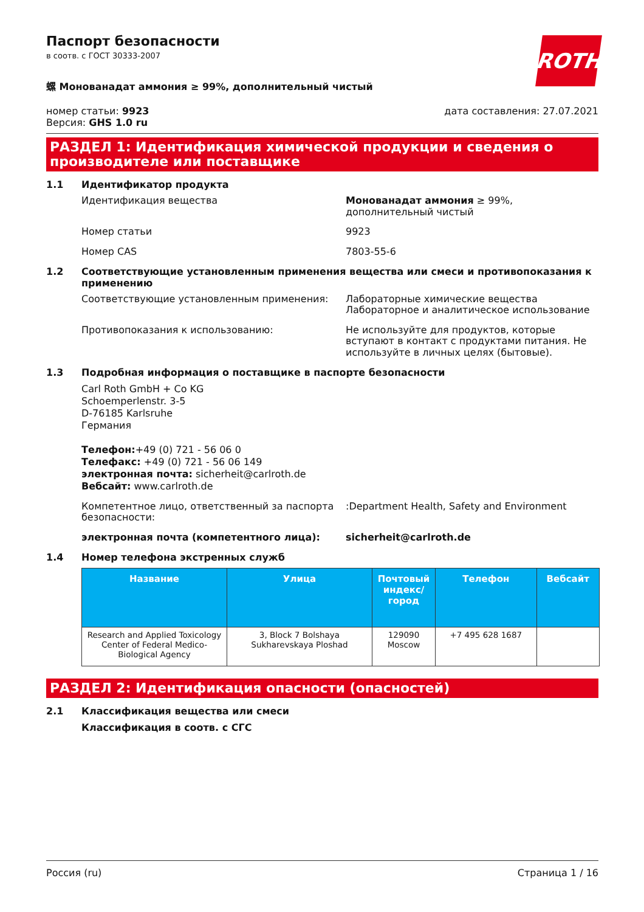Паспорт безопасности
в соотв. с ГОСТ 30333-2007
ROTH
螺 Монованадат аммония ≥ 99%, дополнительный чистый
номер статьи: 9923
Версия: GHS 1.0 ru
дата составления: 27.07.2021
РАЗДЕЛ 1: Идентификация химической продукции и сведения о производителе или поставщике
1.1 Идентификатор продукта
Идентификация вещества Монованадат аммония ≥ 99%, дополнительный чистый
Номер статьи 9923
Номер CAS 7803-55-6
1.2 Соответствующие установленным применения вещества или смеси и противопоказания к применению
Соответствующие установленным применения: Лабораторные химические вещества
Лабораторное и аналитическое использование
Противопоказания к использованию: Не используйте для продуктов, которые вступают в контакт с продуктами питания. Не используйте в личных целях (бытовые).
1.3 Подробная информация о поставщике в паспорте безопасности
Carl Roth GmbH + Co KG
Schoemperlenstr. 3-5
D-76185 Karlsruhe
Германия
Телефон:+49 (0) 721 - 56 06 0
Телефакс: +49 (0) 721 - 56 06 149
электронная почта: sicherheit@carlroth.de
Вебсайт: www.carlroth.de
Компетентное лицо, ответственный за паспорта безопасности:
:Department Health, Safety and Environment
электронная почта (компетентного лица): sicherheit@carlroth.de
1.4 Номер телефона экстренных служб
| Название | Улица | Почтовый индекс/город | Телефон | Вебсайт |
| --- | --- | --- | --- | --- |
| Research and Applied Toxicology Center of Federal Medico-Biological Agency | 3, Block 7 Bolshaya Sukharevskaya Ploshad | 129090 Moscow | +7 495 628 1687 | |
РАЗДЕЛ 2: Идентификация опасности (опасностей)
2.1 Классификация вещества или смеси
Классификация в соотв. с СГС
Россия (ru) Страница 1 / 16